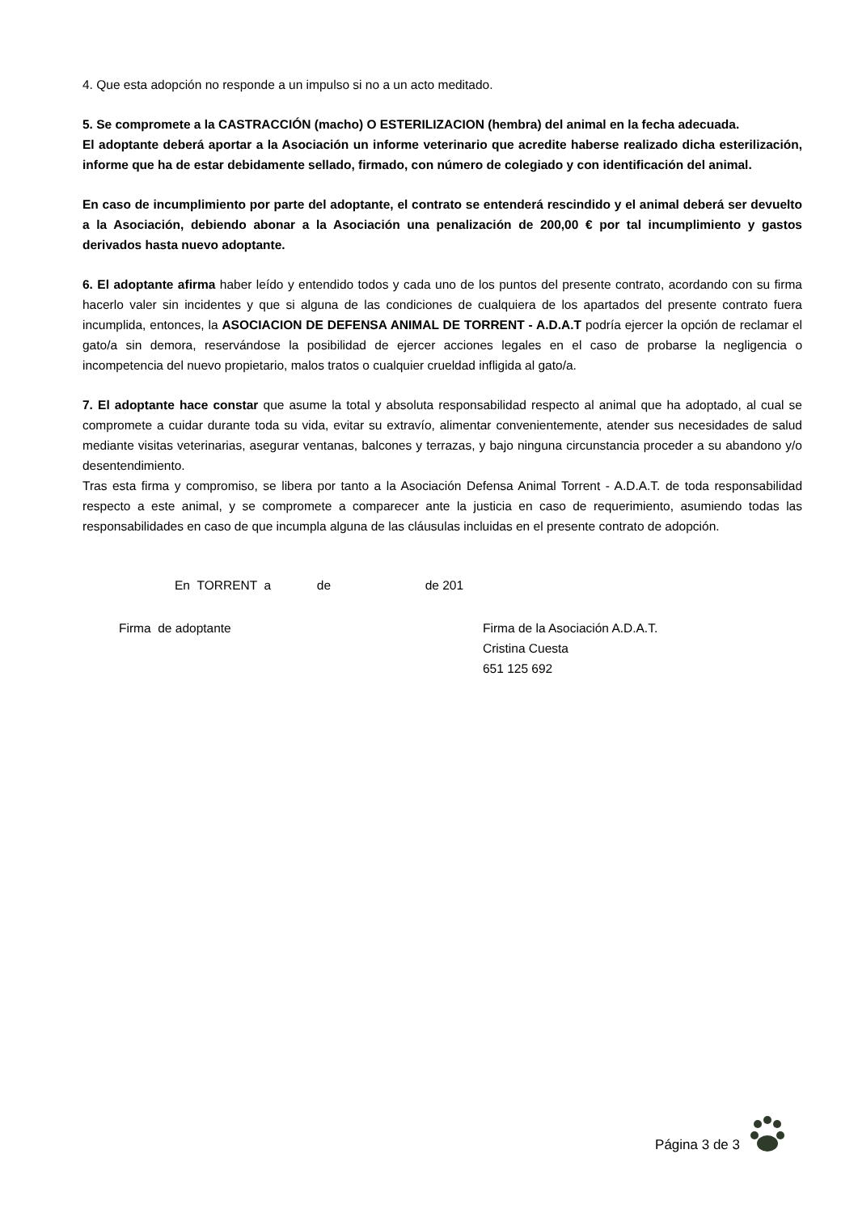4. Que esta adopción no responde a un impulso si no a un acto meditado.
5. Se compromete a la CASTRACCIÓN (macho) O ESTERILIZACION (hembra) del animal en la fecha adecuada.
El adoptante deberá aportar a la Asociación un informe veterinario que acredite haberse realizado dicha esterilización, informe que ha de estar debidamente sellado, firmado, con número de colegiado y con identificación del animal.
En caso de incumplimiento por parte del adoptante, el contrato se entenderá rescindido y el animal deberá ser devuelto a la Asociación, debiendo abonar a la Asociación una penalización de 200,00 € por tal incumplimiento y gastos derivados hasta nuevo adoptante.
6. El adoptante afirma haber leído y entendido todos y cada uno de los puntos del presente contrato, acordando con su firma hacerlo valer sin incidentes y que si alguna de las condiciones de cualquiera de los apartados del presente contrato fuera incumplida, entonces, la ASOCIACION DE DEFENSA ANIMAL DE TORRENT - A.D.A.T podría ejercer la opción de reclamar el gato/a sin demora, reservándose la posibilidad de ejercer acciones legales en el caso de probarse la negligencia o incompetencia del nuevo propietario, malos tratos o cualquier crueldad infligida al gato/a.
7. El adoptante hace constar que asume la total y absoluta responsabilidad respecto al animal que ha adoptado, al cual se compromete a cuidar durante toda su vida, evitar su extravío, alimentar convenientemente, atender sus necesidades de salud mediante visitas veterinarias, asegurar ventanas, balcones y terrazas, y bajo ninguna circunstancia proceder a su abandono y/o desentendimiento.
Tras esta firma y compromiso, se libera por tanto a la Asociación Defensa Animal Torrent - A.D.A.T. de toda responsabilidad respecto a este animal, y se compromete a comparecer ante la justicia en caso de requerimiento, asumiendo todas las responsabilidades en caso de que incumpla alguna de las cláusulas incluidas en el presente contrato de adopción.
En TORRENT a de de 201
Firma de adoptante Firma de la Asociación A.D.A.T.
Cristina Cuesta
651 125 692
Página 3 de 3